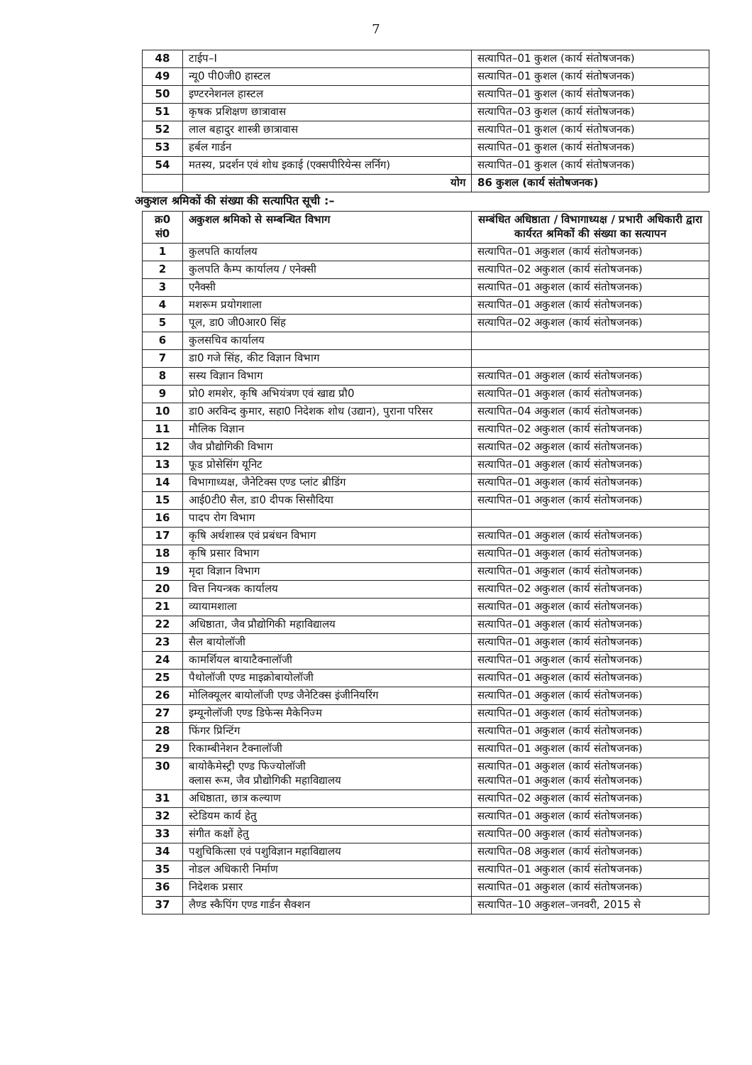7
| 48 | टाईप–I | सत्यापित–01 कुशल (कार्य संतोषजनक) |
| 49 | न्यू0 पी0जी0 हास्टल | सत्यापित–01 कुशल (कार्य संतोषजनक) |
| 50 | इण्टरनेशनल हास्टल | सत्यापित–01 कुशल (कार्य संतोषजनक) |
| 51 | कृषक प्रशिक्षण छात्रावास | सत्यापित–03 कुशल (कार्य संतोषजनक) |
| 52 | लाल बहादुर शास्त्री छात्रावास | सत्यापित–01 कुशल (कार्य संतोषजनक) |
| 53 | हर्बल गार्डन | सत्यापित–01 कुशल (कार्य संतोषजनक) |
| 54 | मतस्य, प्रदर्शन एवं शोध इकाई (एक्सपीरियेन्स लर्निग) | सत्यापित–01 कुशल (कार्य संतोषजनक) |
| | योग | 86 कुशल (कार्य संतोषजनक) |
अकुशल श्रमिकों की संख्या की सत्यापित सूची :–
| क्र0 सं0 | अकुशल श्रमिको से सम्बन्धित विभाग | सम्बंधित अधिष्ठाता / विभागाध्यक्ष / प्रभारी अधिकारी द्वारा कार्यरत श्रमिकों की संख्या का सत्यापन |
| --- | --- | --- |
| 1 | कुलपति कार्यालय | सत्यापित–01 अकुशल (कार्य संतोषजनक) |
| 2 | कुलपति कैम्प कार्यालय / एनेक्सी | सत्यापित–02 अकुशल (कार्य संतोषजनक) |
| 3 | एनैक्सी | सत्यापित–01 अकुशल (कार्य संतोषजनक) |
| 4 | मशरूम प्रयोगशाला | सत्यापित–01 अकुशल (कार्य संतोषजनक) |
| 5 | पूल, डा0 जी0आर0 सिंह | सत्यापित–02 अकुशल (कार्य संतोषजनक) |
| 6 | कुलसचिव कार्यालय | |
| 7 | डा0 गजे सिंह, कीट विज्ञान विभाग | |
| 8 | सस्य विज्ञान विभाग | सत्यापित–01 अकुशल (कार्य संतोषजनक) |
| 9 | प्रो0 शमशेर, कृषि अभियंत्रण एवं खाद्य प्रौ0 | सत्यापित–01 अकुशल (कार्य संतोषजनक) |
| 10 | डा0 अरविन्द कुमार, सहा0 निदेशक शोध (उद्यान), पुराना परिसर | सत्यापित–04 अकुशल (कार्य संतोषजनक) |
| 11 | मौलिक विज्ञान | सत्यापित–02 अकुशल (कार्य संतोषजनक) |
| 12 | जैव प्रौद्योगिकी विभाग | सत्यापित–02 अकुशल (कार्य संतोषजनक) |
| 13 | फूड प्रोसेसिंग यूनिट | सत्यापित–01 अकुशल (कार्य संतोषजनक) |
| 14 | विभागाध्यक्ष, जैनेटिक्स एण्ड प्लांट ब्रीडिंग | सत्यापित–01 अकुशल (कार्य संतोषजनक) |
| 15 | आई0टी0 सैल, डा0 दीपक सिसौदिया | सत्यापित–01 अकुशल (कार्य संतोषजनक) |
| 16 | पादप रोग विभाग | |
| 17 | कृषि अर्थशास्त्र एवं प्रबंधन विभाग | सत्यापित–01 अकुशल (कार्य संतोषजनक) |
| 18 | कृषि प्रसार विभाग | सत्यापित–01 अकुशल (कार्य संतोषजनक) |
| 19 | मृदा विज्ञान विभाग | सत्यापित–01 अकुशल (कार्य संतोषजनक) |
| 20 | वित्त नियन्त्रक कार्यालय | सत्यापित–02 अकुशल (कार्य संतोषजनक) |
| 21 | व्यायामशाला | सत्यापित–01 अकुशल (कार्य संतोषजनक) |
| 22 | अधिष्ठाता, जैव प्रौद्योगिकी महाविद्यालय | सत्यापित–01 अकुशल (कार्य संतोषजनक) |
| 23 | सैल बायोलॉजी | सत्यापित–01 अकुशल (कार्य संतोषजनक) |
| 24 | कामर्शियल बायाटैक्नालॉजी | सत्यापित–01 अकुशल (कार्य संतोषजनक) |
| 25 | पैथोलॉजी एण्ड माइक्रोबायोलॉजी | सत्यापित–01 अकुशल (कार्य संतोषजनक) |
| 26 | मोलिक्यूलर बायोलॉजी एण्ड जैनेटिक्स इंजीनियरिंग | सत्यापित–01 अकुशल (कार्य संतोषजनक) |
| 27 | इम्यूनोलॉजी एण्ड डिफेन्स मैकेनिज्म | सत्यापित–01 अकुशल (कार्य संतोषजनक) |
| 28 | फिंगर प्रिन्टिंग | सत्यापित–01 अकुशल (कार्य संतोषजनक) |
| 29 | रिकाम्बीनेशन टैक्नालॉजी | सत्यापित–01 अकुशल (कार्य संतोषजनक) |
| 30 | बायोकैमेस्ट्री एण्ड फिज्योलॉजी क्लास रूम, जैव प्रौद्योगिकी महाविद्यालय | सत्यापित–01 अकुशल (कार्य संतोषजनक) सत्यापित–01 अकुशल (कार्य संतोषजनक) |
| 31 | अधिष्ठाता, छात्र कल्याण | सत्यापित–02 अकुशल (कार्य संतोषजनक) |
| 32 | स्टेडियम कार्य हेतु | सत्यापित–01 अकुशल (कार्य संतोषजनक) |
| 33 | संगीत कक्षों हेतु | सत्यापित–00 अकुशल (कार्य संतोषजनक) |
| 34 | पशुचिकित्सा एवं पशुविज्ञान महाविद्यालय | सत्यापित–08 अकुशल (कार्य संतोषजनक) |
| 35 | नोडल अधिकारी निर्माण | सत्यापित–01 अकुशल (कार्य संतोषजनक) |
| 36 | निदेशक प्रसार | सत्यापित–01 अकुशल (कार्य संतोषजनक) |
| 37 | लैण्ड स्कैपिंग एण्ड गार्डन सैक्शन | सत्यापित–10 अकुशल–जनवरी, 2015 से |